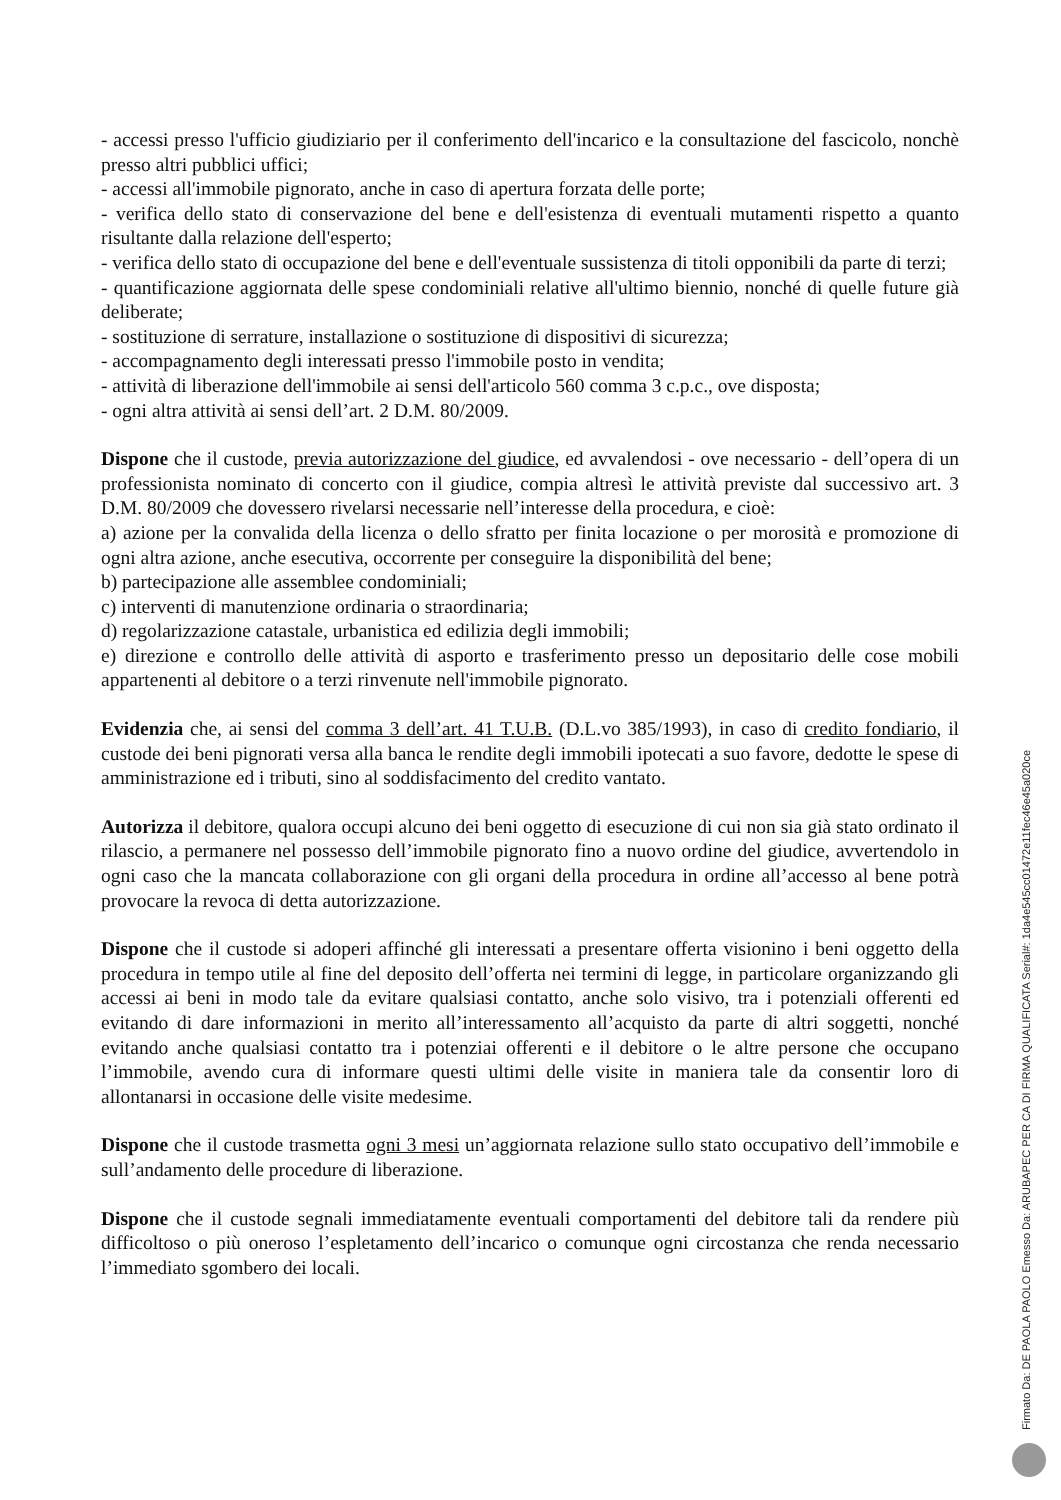- accessi presso l'ufficio giudiziario per il conferimento dell'incarico e la consultazione del fascicolo, nonchè presso altri pubblici uffici;
- accessi all'immobile pignorato, anche in caso di apertura forzata delle porte;
- verifica dello stato di conservazione del bene e dell'esistenza di eventuali mutamenti rispetto a quanto risultante dalla relazione dell'esperto;
- verifica dello stato di occupazione del bene e dell'eventuale sussistenza di titoli opponibili da parte di terzi;
- quantificazione aggiornata delle spese condominiali relative all'ultimo biennio, nonché di quelle future già deliberate;
- sostituzione di serrature, installazione o sostituzione di dispositivi di sicurezza;
- accompagnamento degli interessati presso l'immobile posto in vendita;
- attività di liberazione dell'immobile ai sensi dell'articolo 560 comma 3 c.p.c., ove disposta;
- ogni altra attività ai sensi dell’art. 2 D.M. 80/2009.
Dispone che il custode, previa autorizzazione del giudice, ed avvalendosi - ove necessario - dell’opera di un professionista nominato di concerto con il giudice, compia altresì le attività previste dal successivo art. 3 D.M. 80/2009 che dovessero rivelarsi necessarie nell’interesse della procedura, e cioè:
a) azione per la convalida della licenza o dello sfratto per finita locazione o per morosità e promozione di ogni altra azione, anche esecutiva, occorrente per conseguire la disponibilità del bene;
b) partecipazione alle assemblee condominiali;
c) interventi di manutenzione ordinaria o straordinaria;
d) regolarizzazione catastale, urbanistica ed edilizia degli immobili;
e) direzione e controllo delle attività di asporto e trasferimento presso un depositario delle cose mobili appartenenti al debitore o a terzi rinvenute nell'immobile pignorato.
Evidenzia che, ai sensi del comma 3 dell’art. 41 T.U.B. (D.L.vo 385/1993), in caso di credito fondiario, il custode dei beni pignorati versa alla banca le rendite degli immobili ipotecati a suo favore, dedotte le spese di amministrazione ed i tributi, sino al soddisfacimento del credito vantato.
Autorizza il debitore, qualora occupi alcuno dei beni oggetto di esecuzione di cui non sia già stato ordinato il rilascio, a permanere nel possesso dell’immobile pignorato fino a nuovo ordine del giudice, avvertendolo in ogni caso che la mancata collaborazione con gli organi della procedura in ordine all’accesso al bene potrà provocare la revoca di detta autorizzazione.
Dispone che il custode si adoperi affinché gli interessati a presentare offerta visionino i beni oggetto della procedura in tempo utile al fine del deposito dell’offerta nei termini di legge, in particolare organizzando gli accessi ai beni in modo tale da evitare qualsiasi contatto, anche solo visivo, tra i potenziali offerenti ed evitando di dare informazioni in merito all’interessamento all’acquisto da parte di altri soggetti, nonché evitando anche qualsiasi contatto tra i potenziai offerenti e il debitore o le altre persone che occupano l’immobile, avendo cura di informare questi ultimi delle visite in maniera tale da consentir loro di allontanarsi in occasione delle visite medesime.
Dispone che il custode trasmetta ogni 3 mesi un’aggiornata relazione sullo stato occupativo dell’immobile e sull’andamento delle procedure di liberazione.
Dispone che il custode segnali immediatamente eventuali comportamenti del debitore tali da rendere più difficoltoso o più oneroso l’espletamento dell’incarico o comunque ogni circostanza che renda necessario l’immediato sgombero dei locali.
Firmato Da: DE PAOLA PAOLO Emesso Da: ARUBAPEC PER CA DI FIRMA QUALIFICATA Serial#: 1da4e545cc01472e11fec46e45a020ce